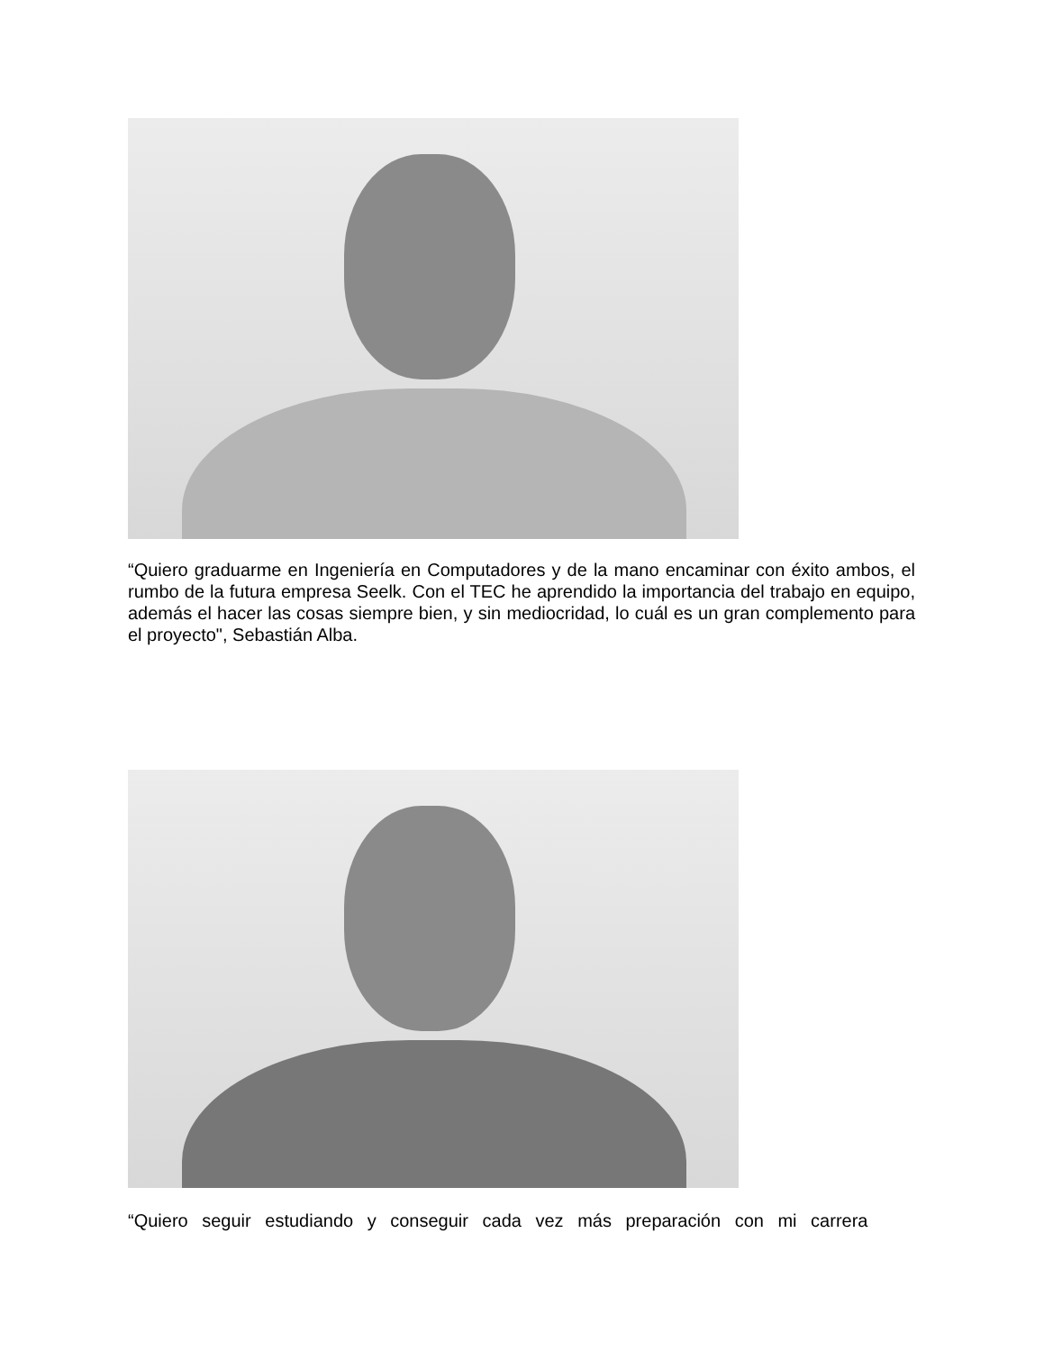“Quiero graduarme en Ingeniería en Computadores y de la mano encaminar con éxito ambos, el rumbo de la futura empresa Seelk. Con el TEC he aprendido la importancia del trabajo en equipo, además el hacer las cosas siempre bien, y sin mediocridad, lo cuál es un gran complemento para el proyecto", Sebastián Alba.
“Quiero seguir estudiando y conseguir cada vez más preparación con mi carrera